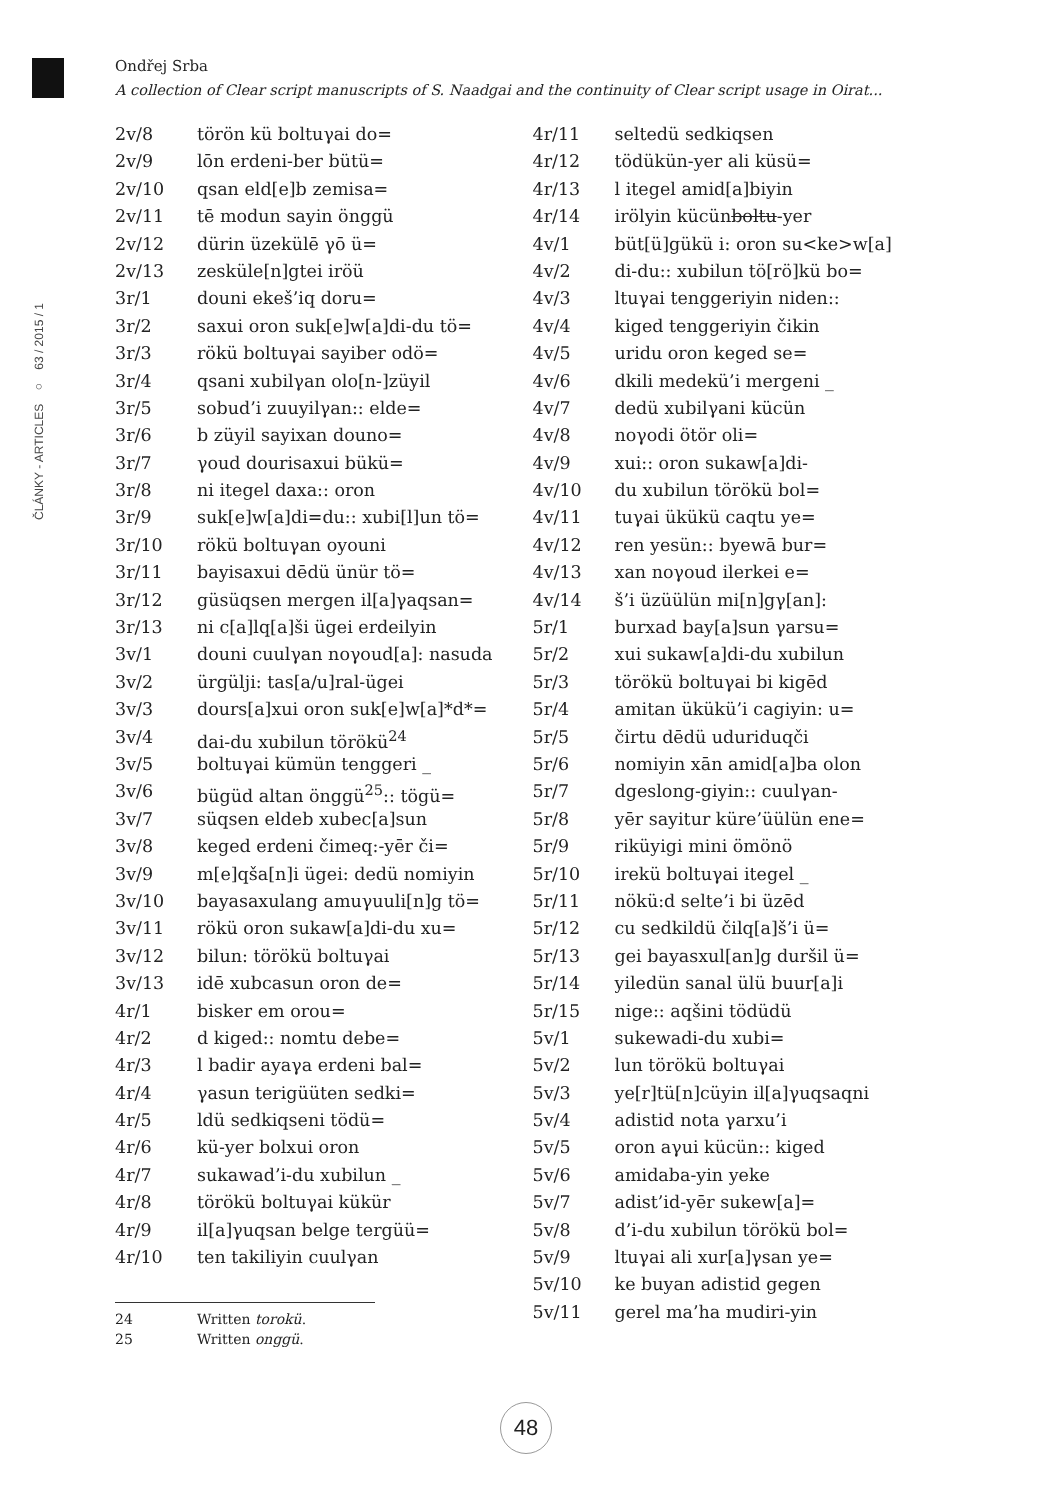ČLÁNKY - ARTICLES ○ 63 / 2015 / 1
Ondřej Srba
A collection of Clear script manuscripts of S. Naadgai and the continuity of Clear script usage in Oirat...
| 2v/8 | törön kü boltuγai do= |
| 2v/9 | lōn erdeni-ber bütü= |
| 2v/10 | qsan eld[e]b zemisa= |
| 2v/11 | tē modun sayin önggü |
| 2v/12 | dürin üzekülē γō ü= |
| 2v/13 | zesküle[n]gtei iröü |
| 3r/1 | douni ekeš’iq doru= |
| 3r/2 | saxui oron suk[e]w[a]di-du tö= |
| 3r/3 | rökü boltuγai sayiber odö= |
| 3r/4 | qsani xubilγan olo[n-]züyil |
| 3r/5 | sobud’i zuuyilγan:: elde= |
| 3r/6 | b züyil sayixan douno= |
| 3r/7 | γoud dourisaxui bükü= |
| 3r/8 | ni itegel daxa:: oron |
| 3r/9 | suk[e]w[a]di=du:: xubi[l]un tö= |
| 3r/10 | rökü boltuγan oyouni |
| 3r/11 | bayisaxui dēdü ünür tö= |
| 3r/12 | güsüqsen mergen il[a]γaqsan= |
| 3r/13 | ni c[a]lq[a]ši ügei erdeilyin |
| 3v/1 | douni cuulγan noγoud[a]: nasuda |
| 3v/2 | ürgülji: tas[a/u]ral-ügei |
| 3v/3 | dours[a]xui oron suk[e]w[a]*d*= |
| 3v/4 | dai-du xubilun törökü<sup>24</sup> |
| 3v/5 | boltuγai kümün tenggeri _ |
| 3v/6 | bügüd altan önggü<sup>25</sup>:: tögü= |
| 3v/7 | süqsen eldeb xubec[a]sun |
| 3v/8 | keged erdeni čimeq:-yēr či= |
| 3v/9 | m[e]qša[n]i ügei: dedü nomiyin |
| 3v/10 | bayasaxulang amuγuuli[n]g tö= |
| 3v/11 | rökü oron sukaw[a]di-du xu= |
| 3v/12 | bilun: törökü boltuγai |
| 3v/13 | idē xubcasun oron de= |
| 4r/1 | bisker em orou= |
| 4r/2 | d kiged:: nomtu debe= |
| 4r/3 | l badir ayaγa erdeni bal= |
| 4r/4 | γasun terigüüten sedki= |
| 4r/5 | ldü sedkiqseni tödü= |
| 4r/6 | kü-yer bolxui oron |
| 4r/7 | sukawad’i-du xubilun _ |
| 4r/8 | törökü boltuγai kükür |
| 4r/9 | il[a]γuqsan belge tergüü= |
| 4r/10 | ten takiliyin cuulγan |
| 24 | Written torokü . |
| 25 | Written onggü . |
| 4r/11 | seltedü sedkiqsen |
| 4r/12 | tödükün-yer ali küsü= |
| 4r/13 | l itegel amid[a]biyin |
| 4r/14 | irölyin kücün boltu -yer |
| 4v/1 | büt[ü]gükü i: oron su<ke>w[a] |
| 4v/2 | di-du:: xubilun tö[rö]kü bo= |
| 4v/3 | ltuγai tenggeriyin niden:: |
| 4v/4 | kiged tenggeriyin čikin |
| 4v/5 | uridu oron keged se= |
| 4v/6 | dkili medekü’i mergeni _ |
| 4v/7 | dedü xubilγani kücün |
| 4v/8 | noγodi ötör oli= |
| 4v/9 | xui:: oron sukaw[a]di- |
| 4v/10 | du xubilun törökü bol= |
| 4v/11 | tuγai ükükü caqtu ye= |
| 4v/12 | ren yesün:: byewā bur= |
| 4v/13 | xan noγoud ilerkei e= |
| 4v/14 | š’i üzüülün mi[n]gγ[an]: |
| 5r/1 | burxad bay[a]sun γarsu= |
| 5r/2 | xui sukaw[a]di-du xubilun |
| 5r/3 | törökü boltuγai bi kigēd |
| 5r/4 | amitan ükükü’i cagiyin: u= |
| 5r/5 | čirtu dēdü uduriduqči |
| 5r/6 | nomiyin xān amid[a]ba olon |
| 5r/7 | dgeslong-giyin:: cuulγan- |
| 5r/8 | yēr sayitur küre’üülün ene= |
| 5r/9 | riküyigi mini ömönö |
| 5r/10 | irekü boltuγai itegel _ |
| 5r/11 | nökü:d selte’i bi üzēd |
| 5r/12 | cu sedkildü čilq[a]š’i ü= |
| 5r/13 | gei bayasxul[an]g duršil ü= |
| 5r/14 | yiledün sanal ülü buur[a]i |
| 5r/15 | nige:: aqšini tödüdü |
| 5v/1 | sukewadi-du xubi= |
| 5v/2 | lun törökü boltuγai |
| 5v/3 | ye[r]tü[n]cüyin il[a]γuqsaqni |
| 5v/4 | adistid nota γarxu’i |
| 5v/5 | oron aγui kücün:: kiged |
| 5v/6 | amidaba-yin yeke |
| 5v/7 | adist’id-yēr sukew[a]= |
| 5v/8 | d’i-du xubilun törökü bol= |
| 5v/9 | ltuγai ali xur[a]γsan ye= |
| 5v/10 | ke buyan adistid gegen |
| 5v/11 | gerel ma’ha mudiri-yin |
48